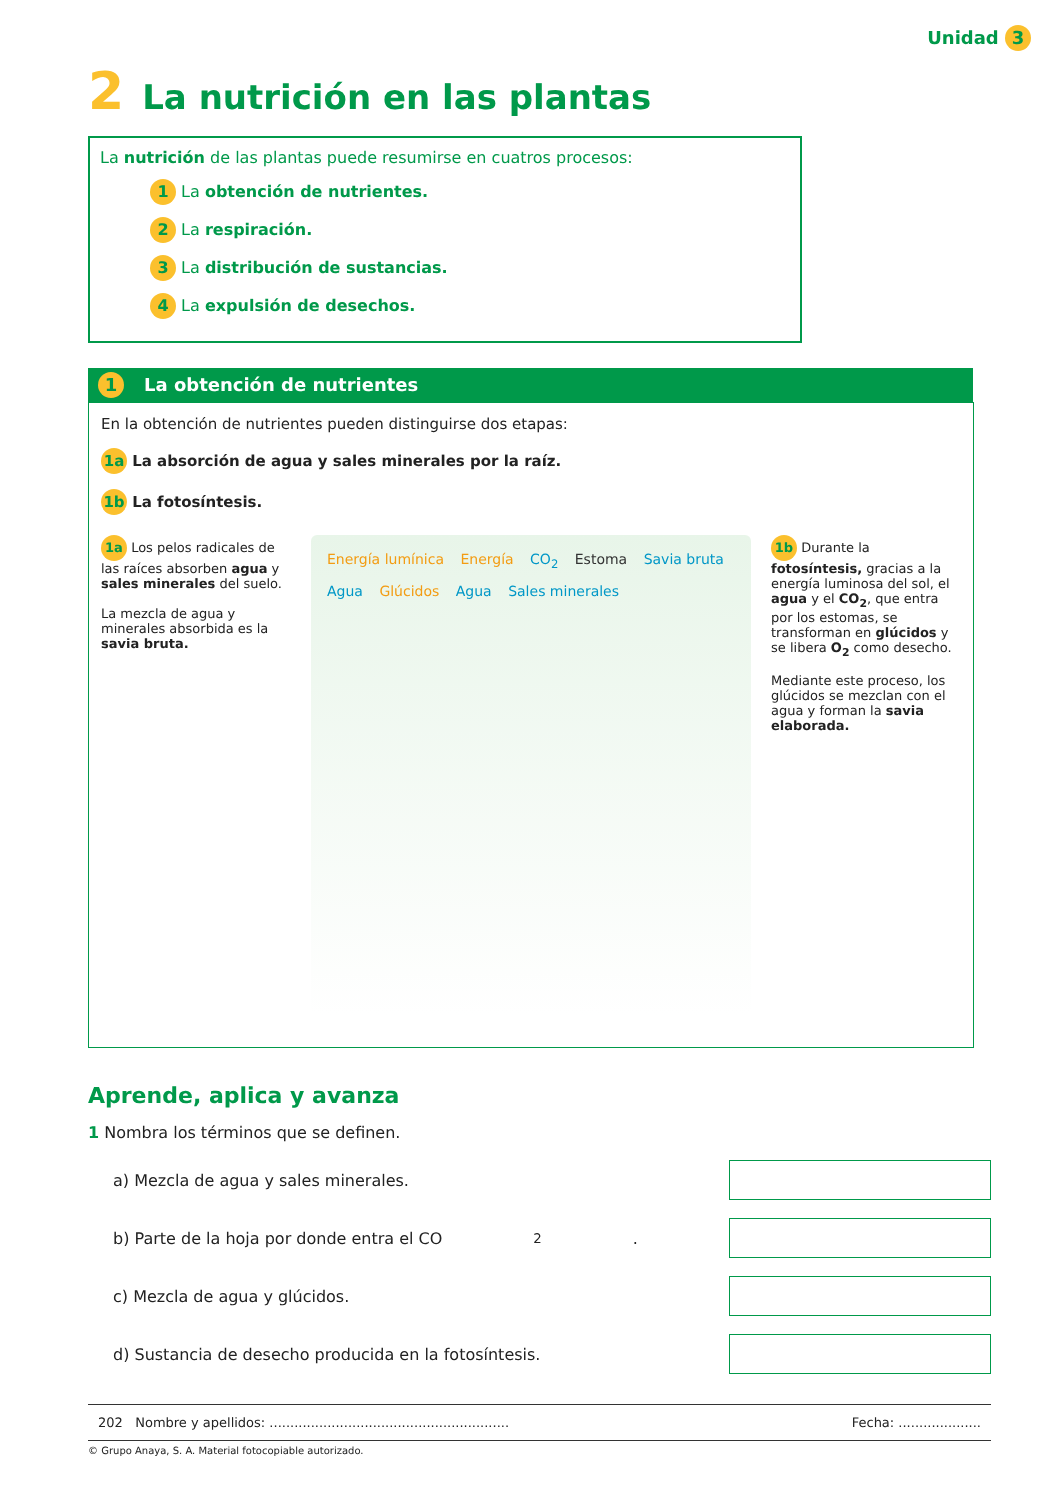Unidad 3
2 La nutrición en las plantas
La nutrición de las plantas puede resumirse en cuatros procesos:
1 La obtención de nutrientes.
2 La respiración.
3 La distribución de sustancias.
4 La expulsión de desechos.
1 La obtención de nutrientes
En la obtención de nutrientes pueden distinguirse dos etapas:
1a La absorción de agua y sales minerales por la raíz.
1b La fotosíntesis.
1a Los pelos radicales de las raíces absorben agua y sales minerales del suelo.
La mezcla de agua y minerales absorbida es la savia bruta.
Energía lumínica Energía CO<sub>2</sub> Estoma Savia bruta Agua Glúcidos Agua Sales minerales
1b Durante la fotosíntesis, gracias a la energía luminosa del sol, el agua y el CO<sub>2</sub>, que entra por los estomas, se transforman en glúcidos y se libera O<sub>2</sub> como desecho.
Mediante este proceso, los glúcidos se mezclan con el agua y forman la savia elaborada.
Aprende, aplica y avanza
1 Nombra los términos que se definen.
a) Mezcla de agua y sales minerales.
b) Parte de la hoja por donde entra el CO<sub>2</sub>.
c) Mezcla de agua y glúcidos.
d) Sustancia de desecho producida en la fotosíntesis.
202 Nombre y apellidos: .......................................................... Fecha: ....................
© Grupo Anaya, S. A. Material fotocopiable autorizado.